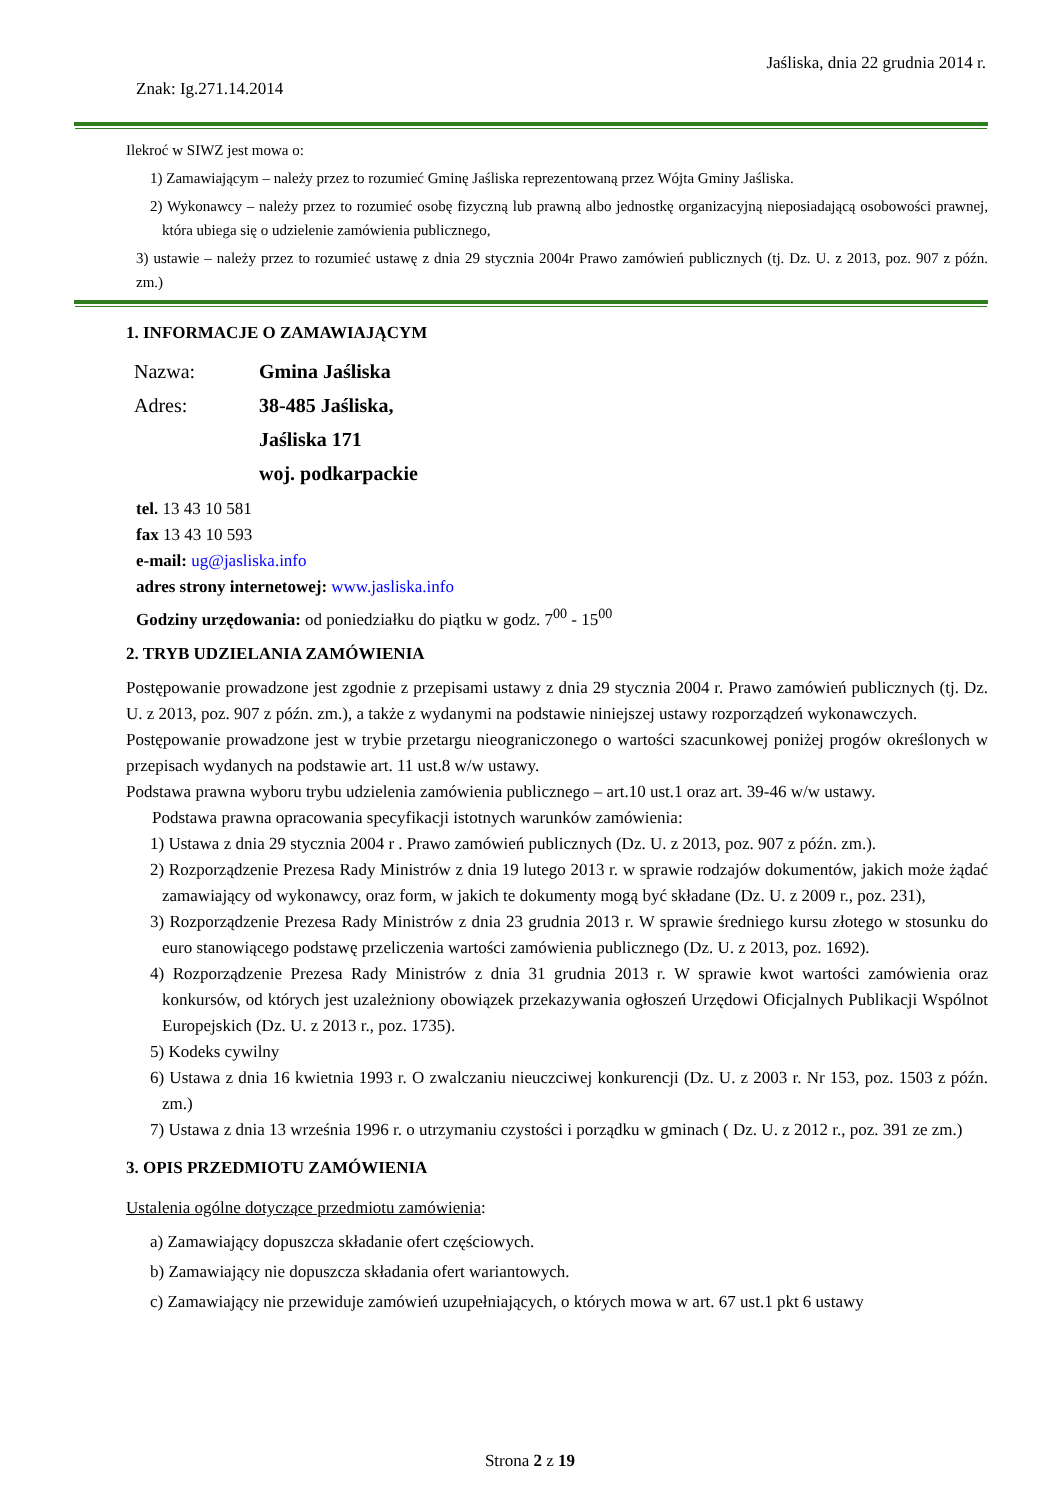Jaśliska, dnia 22 grudnia 2014 r.
Znak: Ig.271.14.2014
Ilekroć w SIWZ jest mowa o:
1) Zamawiającym – należy przez to rozumieć Gminę Jaśliska reprezentowaną przez Wójta Gminy Jaśliska.
2) Wykonawcy – należy przez to rozumieć osobę fizyczną lub prawną albo jednostkę organizacyjną nieposiadającą osobowości prawnej, która ubiega się o udzielenie zamówienia publicznego,
3) ustawie – należy przez to rozumieć ustawę z dnia 29 stycznia 2004r Prawo zamówień publicznych (tj. Dz. U. z 2013, poz. 907 z późn. zm.)
1. INFORMACJE O ZAMAWIAJĄCYM
| Nazwa: | Gmina Jaśliska |
| Adres: | 38-485 Jaśliska, |
| | Jaśliska 171 |
| | woj. podkarpackie |
tel. 13 43 10 581
fax 13 43 10 593
e-mail: ug@jasliska.info
adres strony internetowej: www.jasliska.info
Godziny urzędowania: od poniedziałku do piątku w godz. 7<sup>00</sup> - 15<sup>00</sup>
2. TRYB UDZIELANIA ZAMÓWIENIA
Postępowanie prowadzone jest zgodnie z przepisami ustawy z dnia 29 stycznia 2004 r. Prawo zamówień publicznych (tj. Dz. U. z 2013, poz. 907 z późn. zm.), a także z wydanymi na podstawie niniejszej ustawy rozporządzeń wykonawczych.
Postępowanie prowadzone jest w trybie przetargu nieograniczonego o wartości szacunkowej poniżej progów określonych w przepisach wydanych na podstawie art. 11 ust.8 w/w ustawy.
Podstawa prawna wyboru trybu udzielenia zamówienia publicznego – art.10 ust.1 oraz art. 39-46 w/w ustawy.
Podstawa prawna opracowania specyfikacji istotnych warunków zamówienia:
1) Ustawa z dnia 29 stycznia 2004 r . Prawo zamówień publicznych (Dz. U. z 2013, poz. 907 z późn. zm.).
2) Rozporządzenie Prezesa Rady Ministrów z dnia 19 lutego 2013 r. w sprawie rodzajów dokumentów, jakich może żądać zamawiający od wykonawcy, oraz form, w jakich te dokumenty mogą być składane (Dz. U. z 2009 r., poz. 231),
3) Rozporządzenie Prezesa Rady Ministrów z dnia 23 grudnia 2013 r. W sprawie średniego kursu złotego w stosunku do euro stanowiącego podstawę przeliczenia wartości zamówienia publicznego (Dz. U. z 2013, poz. 1692).
4) Rozporządzenie Prezesa Rady Ministrów z dnia 31 grudnia 2013 r. W sprawie kwot wartości zamówienia oraz konkursów, od których jest uzależniony obowiązek przekazywania ogłoszeń Urzędowi Oficjalnych Publikacji Wspólnot Europejskich (Dz. U. z 2013 r., poz. 1735).
5) Kodeks cywilny
6) Ustawa z dnia 16 kwietnia 1993 r. O zwalczaniu nieuczciwej konkurencji (Dz. U. z 2003 r. Nr 153, poz. 1503 z późn. zm.)
7) Ustawa z dnia 13 września 1996 r. o utrzymaniu czystości i porządku w gminach ( Dz. U. z 2012 r., poz. 391 ze zm.)
3. OPIS PRZEDMIOTU ZAMÓWIENIA
Ustalenia ogólne dotyczące przedmiotu zamówienia:
a) Zamawiający dopuszcza składanie ofert częściowych.
b) Zamawiający nie dopuszcza składania ofert wariantowych.
c) Zamawiający nie przewiduje zamówień uzupełniających, o których mowa w art. 67 ust.1 pkt 6 ustawy
Strona 2 z 19